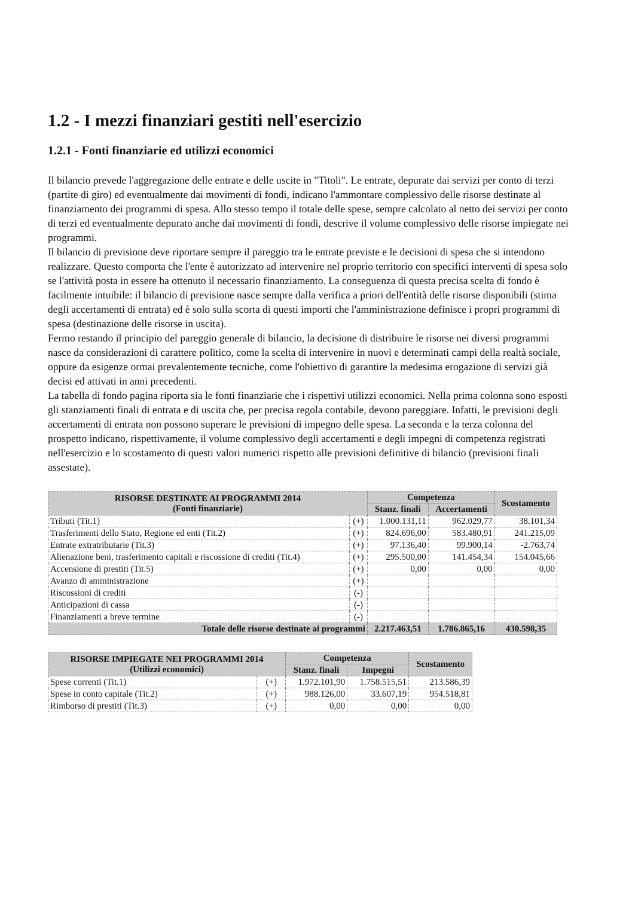1.2 - I mezzi finanziari gestiti nell'esercizio
1.2.1 - Fonti finanziarie ed utilizzi economici
Il bilancio prevede l'aggregazione delle entrate e delle uscite in "Titoli". Le entrate, depurate dai servizi per conto di terzi (partite di giro) ed eventualmente dai movimenti di fondi, indicano l'ammontare complessivo delle risorse destinate al finanziamento dei programmi di spesa. Allo stesso tempo il totale delle spese, sempre calcolato al netto dei servizi per conto di terzi ed eventualmente depurato anche dai movimenti di fondi, descrive il volume complessivo delle risorse impiegate nei programmi.
Il bilancio di previsione deve riportare sempre il pareggio tra le entrate previste e le decisioni di spesa che si intendono realizzare. Questo comporta che l'ente è autorizzato ad intervenire nel proprio territorio con specifici interventi di spesa solo se l'attività posta in essere ha ottenuto il necessario finanziamento. La conseguenza di questa precisa scelta di fondo è facilmente intuibile: il bilancio di previsione nasce sempre dalla verifica a priori dell'entità delle risorse disponibili (stima degli accertamenti di entrata) ed è solo sulla scorta di questi importi che l'amministrazione definisce i propri programmi di spesa (destinazione delle risorse in uscita).
Fermo restando il principio del pareggio generale di bilancio, la decisione di distribuire le risorse nei diversi programmi nasce da considerazioni di carattere politico, come la scelta di intervenire in nuovi e determinati campi della realtà sociale, oppure da esigenze ormai prevalentemente tecniche, come l'obiettivo di garantire la medesima erogazione di servizi già decisi ed attivati in anni precedenti.
La tabella di fondo pagina riporta sia le fonti finanziarie che i rispettivi utilizzi economici. Nella prima colonna sono esposti gli stanziamenti finali di entrata e di uscita che, per precisa regola contabile, devono pareggiare. Infatti, le previsioni degli accertamenti di entrata non possono superare le previsioni di impegno delle spesa. La seconda e la terza colonna del prospetto indicano, rispettivamente, il volume complessivo degli accertamenti e degli impegni di competenza registrati nell'esercizio e lo scostamento di questi valori numerici rispetto alle previsioni definitive di bilancio (previsioni finali assestate).
| RISORSE DESTINATE AI PROGRAMMI 2014 (Fonti finanziarie) | | Competenza | | Scostamento |
| --- | --- | --- | --- | --- |
| | | Stanz. finali | Accertamenti | |
| Tributi (Tit.1) | (+) | 1.000.131,11 | 962.029,77 | 38.101,34 |
| Trasferimenti dello Stato, Regione ed enti (Tit.2) | (+) | 824.696,00 | 583.480,91 | 241.215,09 |
| Entrate extratributarie (Tit.3) | (+) | 97.136,40 | 99.900,14 | -2.763,74 |
| Alienazione beni, trasferimento capitali e riscossione di crediti (Tit.4) | (+) | 295.500,00 | 141.454,34 | 154.045,66 |
| Accensione di prestiti (Tit.5) | (+) | 0,00 | 0,00 | 0,00 |
| Avanzo di amministrazione | (+) | | | |
| Riscossioni di crediti | (-) | | | |
| Anticipazioni di cassa | (-) | | | |
| Finanziamenti a breve termine | (-) | | | |
| Totale delle risorse destinate ai programmi | | 2.217.463,51 | 1.786.865,16 | 430.598,35 |
| RISORSE IMPIEGATE NEI PROGRAMMI 2014 (Utilizzi economici) | | Competenza | | Scostamento |
| --- | --- | --- | --- | --- |
| | | Stanz. finali | Impegni | |
| Spese correnti (Tit.1) | (+) | 1.972.101,90 | 1.758.515,51 | 213.586,39 |
| Spese in conto capitale (Tit.2) | (+) | 988.126,00 | 33.607,19 | 954.518,81 |
| Rimborso di prestiti (Tit.3) | (+) | 0,00 | 0,00 | 0,00 |